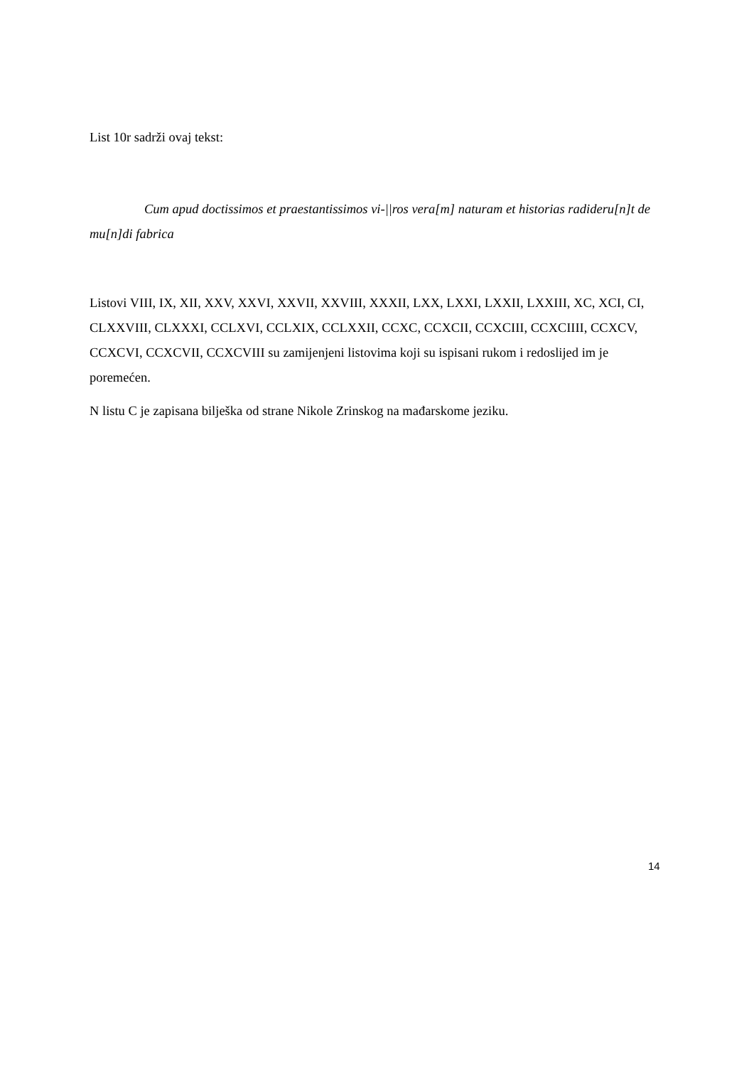List 10r sadrži ovaj tekst:
Cum apud doctissimos et praestantissimos vi-||ros vera[m] naturam et historias radideru[n]t de mu[n]di fabrica
Listovi VIII, IX, XII, XXV, XXVI, XXVII, XXVIII, XXXII, LXX, LXXI, LXXII, LXXIII, XC, XCI, CI, CLXXVIII, CLXXXI, CCLXVI, CCLXIX, CCLXXII, CCXC, CCXCII, CCXCIII, CCXCIIII, CCXCV, CCXCVI, CCXCVII, CCXCVIII su zamijenjeni listovima koji su ispisani rukom i redoslijed im je poremećen.
N listu C je zapisana bilješka od strane Nikole Zrinskog na mađarskome jeziku.
14